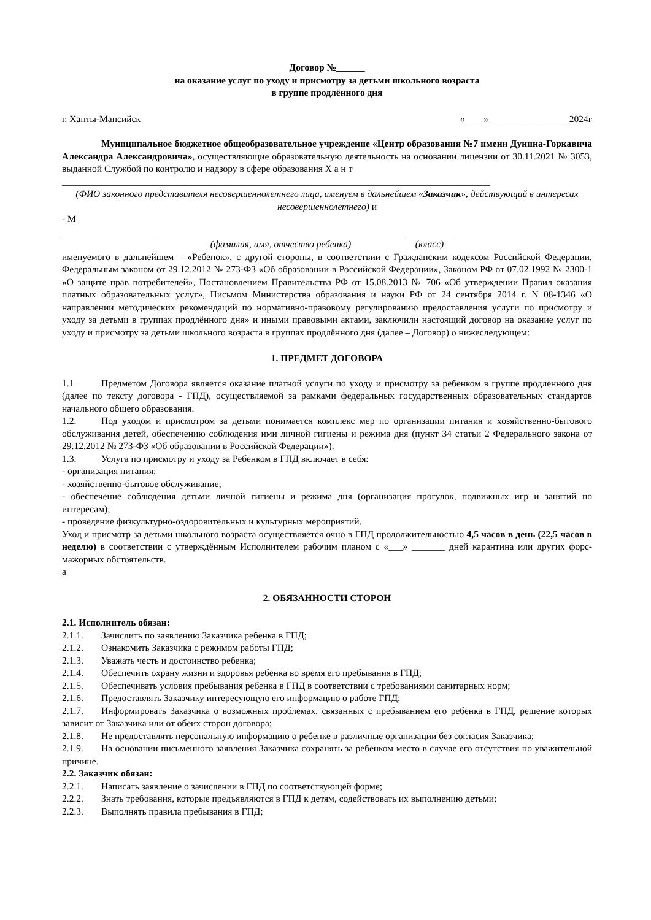Договор №______
на оказание услуг по уходу и присмотру за детьми школьного возраста
в группе продлённого дня
г. Ханты-Мансийск «____» ________________ 2024г
Муниципальное бюджетное общеобразовательное учреждение «Центр образования №7 имени Дунина-Горкавича Александра Александровича», осуществляющие образовательную деятельность на основании лицензии от 30.11.2021 № 3053, выданной Службой по контролю и надзору в сфере образования Х а н т
__________________________________________________________________________________________
(ФИО законного представителя несовершеннолетнего лица, именуем в дальнейшем «Заказчик», действующий в интересах несовершеннолетнего) и
- М
________________________________________________________________________ __________
(фамилия, имя, отчество ребенка) (класс)
именуемого в дальнейшем – «Ребенок», с другой стороны, в соответствии с Гражданским кодексом Российской Федерации, Федеральным законом от 29.12.2012 № 273-ФЗ «Об образовании в Российской Федерации», Законом РФ от 07.02.1992 № 2300-1 «О защите прав потребителей», Постановлением Правительства РФ от 15.08.2013 № 706 «Об утверждении Правил оказания платных образовательных услуг», Письмом Министерства образования и науки РФ от 24 сентября 2014 г. N 08-1346 «О направлении методических рекомендаций по нормативно-правовому регулированию предоставления услуги по присмотру и уходу за детьми в группах продлённого дня» и иными правовыми актами, заключили настоящий договор на оказание услуг по уходу и присмотру за детьми школьного возраста в группах продлённого дня (далее – Договор) о нижеследующем:
1. ПРЕДМЕТ ДОГОВОРА
1.1. Предметом Договора является оказание платной услуги по уходу и присмотру за ребенком в группе продленного дня (далее по тексту договора - ГПД), осуществляемой за рамками федеральных государственных образовательных стандартов начального общего образования.
1.2. Под уходом и присмотром за детьми понимается комплекс мер по организации питания и хозяйственно-бытового обслуживания детей, обеспечению соблюдения ими личной гигиены и режима дня (пункт 34 статьи 2 Федерального закона от 29.12.2012 № 273-ФЗ «Об образовании в Российской Федерации»).
1.3. Услуга по присмотру и уходу за Ребенком в ГПД включает в себя:
- организация питания;
- хозяйственно-бытовое обслуживание;
- обеспечение соблюдения детьми личной гигиены и режима дня (организация прогулок, подвижных игр и занятий по интересам);
- проведение физкультурно-оздоровительных и культурных мероприятий.
Уход и присмотр за детьми школьного возраста осуществляется очно в ГПД продолжительностью 4,5 часов в день (22,5 часов в неделю) в соответствии с утверждённым Исполнителем рабочим планом с «___» _______ дней карантина или других форс-мажорных обстоятельств.
а
2. ОБЯЗАННОСТИ СТОРОН
2.1. Исполнитель обязан:
2.1.1. Зачислить по заявлению Заказчика ребенка в ГПД;
2.1.2. Ознакомить Заказчика с режимом работы ГПД;
2.1.3. Уважать честь и достоинство ребенка;
2.1.4. Обеспечить охрану жизни и здоровья ребенка во время его пребывания в ГПД;
2.1.5. Обеспечивать условия пребывания ребенка в ГПД в соответствии с требованиями санитарных норм;
2.1.6. Предоставлять Заказчику интересующую его информацию о работе ГПД;
2.1.7. Информировать Заказчика о возможных проблемах, связанных с пребыванием его ребенка в ГПД, решение которых зависит от Заказчика или от обеих сторон договора;
2.1.8. Не предоставлять персональную информацию о ребенке в различные организации без согласия Заказчика;
2.1.9. На основании письменного заявления Заказчика сохранять за ребенком место в случае его отсутствия по уважительной причине.
2.2. Заказчик обязан:
2.2.1. Написать заявление о зачислении в ГПД по соответствующей форме;
2.2.2. Знать требования, которые предъявляются в ГПД к детям, содействовать их выполнению детьми;
2.2.3. Выполнять правила пребывания в ГПД;